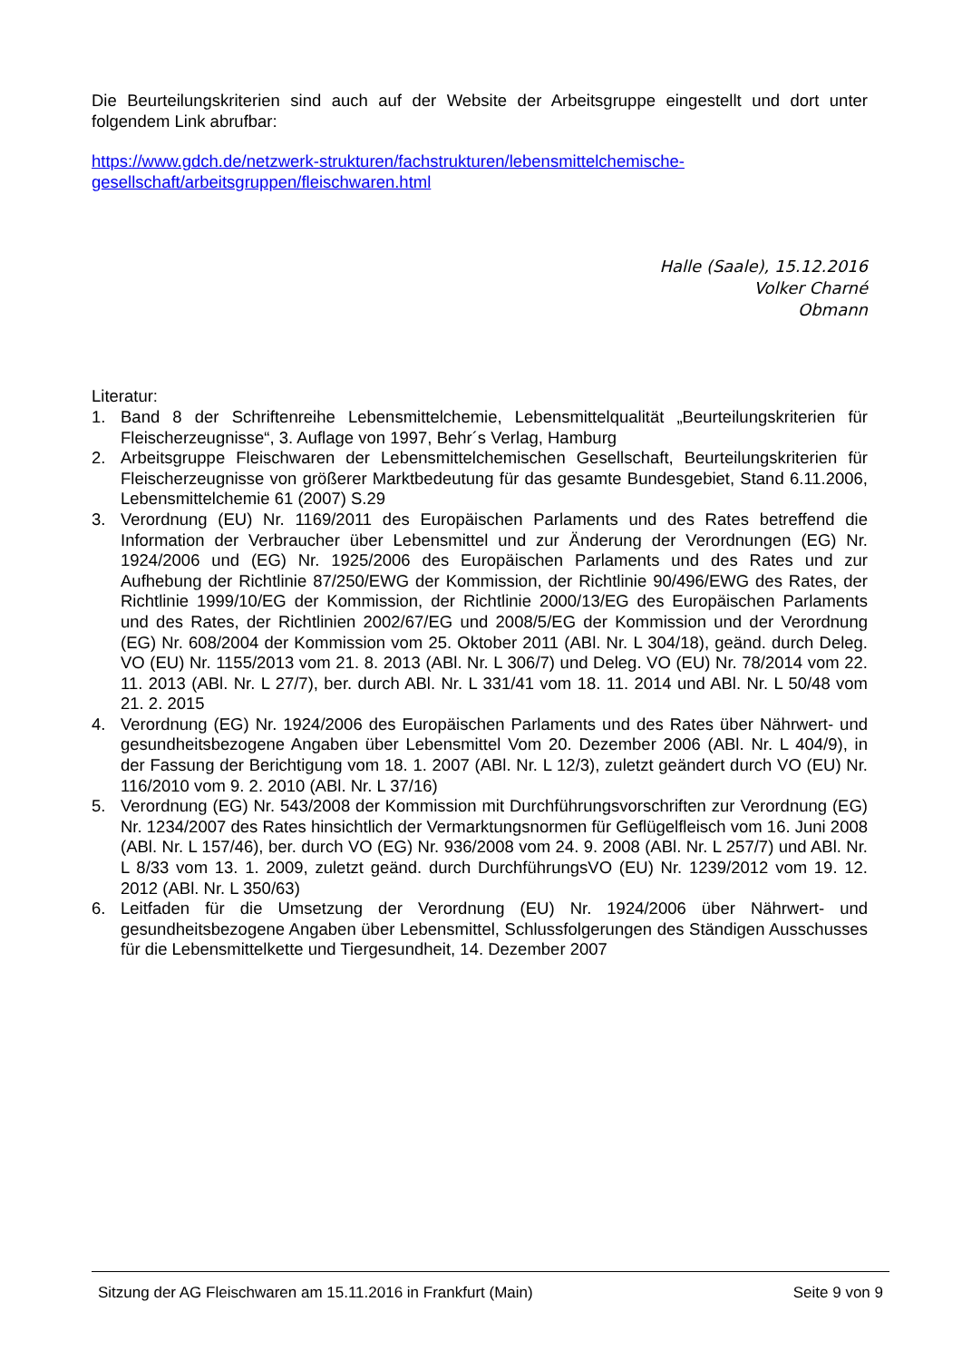Die Beurteilungskriterien sind auch auf der Website der Arbeitsgruppe eingestellt und dort unter folgendem Link abrufbar:
https://www.gdch.de/netzwerk-strukturen/fachstrukturen/lebensmittelchemische-gesellschaft/arbeitsgruppen/fleischwaren.html
Halle (Saale), 15.12.2016
Volker Charné
Obmann
Literatur:
1. Band 8 der Schriftenreihe Lebensmittelchemie, Lebensmittelqualität „Beurteilungskriterien für Fleischerzeugnisse“, 3. Auflage von 1997, Behr´s Verlag, Hamburg
2. Arbeitsgruppe Fleischwaren der Lebensmittelchemischen Gesellschaft, Beurteilungskriterien für Fleischerzeugnisse von größerer Marktbedeutung für das gesamte Bundesgebiet, Stand 6.11.2006, Lebensmittelchemie 61 (2007) S.29
3. Verordnung (EU) Nr. 1169/2011 des Europäischen Parlaments und des Rates betreffend die Information der Verbraucher über Lebensmittel und zur Änderung der Verordnungen (EG) Nr. 1924/2006 und (EG) Nr. 1925/2006 des Europäischen Parlaments und des Rates und zur Aufhebung der Richtlinie 87/250/EWG der Kommission, der Richtlinie 90/496/EWG des Rates, der Richtlinie 1999/10/EG der Kommission, der Richtlinie 2000/13/EG des Europäischen Parlaments und des Rates, der Richtlinien 2002/67/EG und 2008/5/EG der Kommission und der Verordnung (EG) Nr. 608/2004 der Kommission vom 25. Oktober 2011 (ABl. Nr. L 304/18), geänd. durch Deleg. VO (EU) Nr. 1155/2013 vom 21. 8. 2013 (ABl. Nr. L 306/7) und Deleg. VO (EU) Nr. 78/2014 vom 22. 11. 2013 (ABl. Nr. L 27/7), ber. durch ABl. Nr. L 331/41 vom 18. 11. 2014 und ABl. Nr. L 50/48 vom 21. 2. 2015
4. Verordnung (EG) Nr. 1924/2006 des Europäischen Parlaments und des Rates über Nährwert- und gesundheitsbezogene Angaben über Lebensmittel Vom 20. Dezember 2006 (ABl. Nr. L 404/9), in der Fassung der Berichtigung vom 18. 1. 2007 (ABl. Nr. L 12/3), zuletzt geändert durch VO (EU) Nr. 116/2010 vom 9. 2. 2010 (ABl. Nr. L 37/16)
5. Verordnung (EG) Nr. 543/2008 der Kommission mit Durchführungsvorschriften zur Verordnung (EG) Nr. 1234/2007 des Rates hinsichtlich der Vermarktungsnormen für Geflügelfleisch vom 16. Juni 2008 (ABl. Nr. L 157/46), ber. durch VO (EG) Nr. 936/2008 vom 24. 9. 2008 (ABl. Nr. L 257/7) und ABl. Nr. L 8/33 vom 13. 1. 2009, zuletzt geänd. durch DurchführungsVO (EU) Nr. 1239/2012 vom 19. 12. 2012 (ABl. Nr. L 350/63)
6. Leitfaden für die Umsetzung der Verordnung (EU) Nr. 1924/2006 über Nährwert- und gesundheitsbezogene Angaben über Lebensmittel, Schlussfolgerungen des Ständigen Ausschusses für die Lebensmittelkette und Tiergesundheit, 14. Dezember 2007
Sitzung der AG Fleischwaren am 15.11.2016 in Frankfurt (Main) Seite 9 von 9